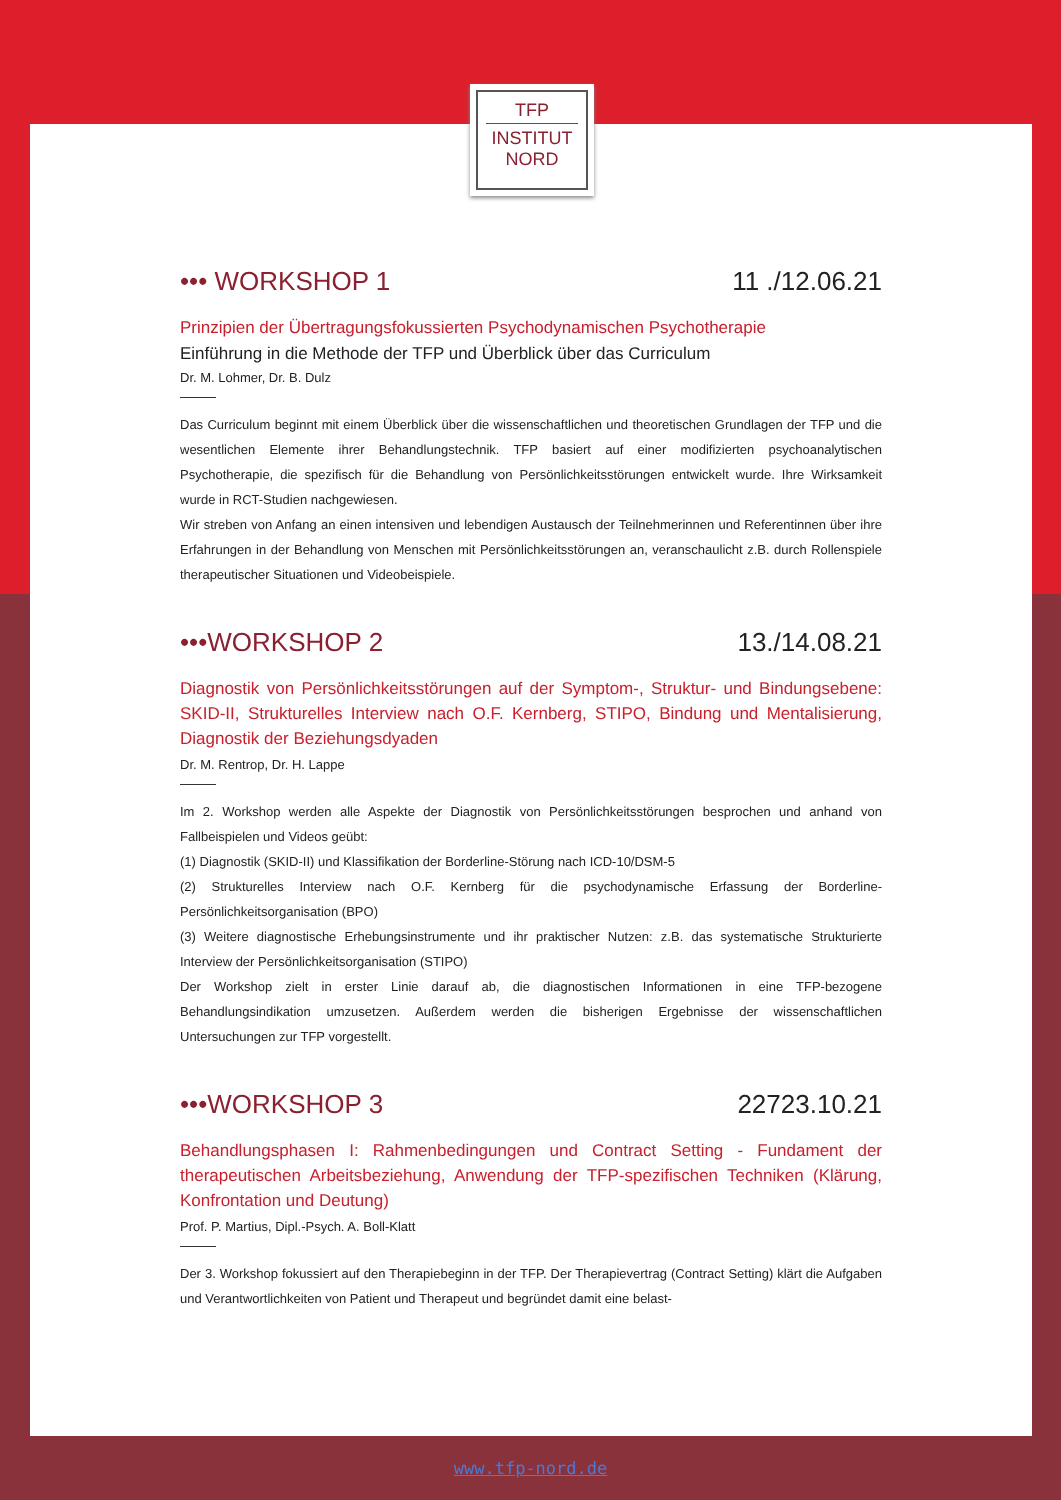TFP
INSTITUT
NORD
••• WORKSHOP 1 11 ./12.06.21
Prinzipien der Übertragungsfokussierten Psychodynamischen Psychotherapie
Einführung in die Methode der TFP und Überblick über das Curriculum
Dr. M. Lohmer, Dr. B. Dulz
Das Curriculum beginnt mit einem Überblick über die wissenschaftlichen und theoretischen Grundlagen der TFP und die wesentlichen Elemente ihrer Behandlungstechnik. TFP basiert auf einer modifizierten psychoanalytischen Psychotherapie, die spezifisch für die Behandlung von Persönlichkeitsstörungen entwickelt wurde. Ihre Wirksamkeit wurde in RCT-Studien nachgewiesen.
Wir streben von Anfang an einen intensiven und lebendigen Austausch der Teilnehmerinnen und Referentinnen über ihre Erfahrungen in der Behandlung von Menschen mit Persönlichkeitsstörungen an, veranschaulicht z.B. durch Rollenspiele therapeutischer Situationen und Videobeispiele.
•••WORKSHOP 2 13./14.08.21
Diagnostik von Persönlichkeitsstörungen auf der Symptom-, Struktur- und Bindungsebene: SKID-II, Strukturelles Interview nach O.F. Kernberg, STIPO, Bindung und Mentalisierung, Diagnostik der Beziehungsdyaden
Dr. M. Rentrop, Dr. H. Lappe
Im 2. Workshop werden alle Aspekte der Diagnostik von Persönlichkeitsstörungen besprochen und anhand von Fallbeispielen und Videos geübt:
(1) Diagnostik (SKID-II) und Klassifikation der Borderline-Störung nach ICD-10/DSM-5
(2) Strukturelles Interview nach O.F. Kernberg für die psychodynamische Erfassung der Borderline-Persönlichkeitsorganisation (BPO)
(3) Weitere diagnostische Erhebungsinstrumente und ihr praktischer Nutzen: z.B. das systematische Strukturierte Interview der Persönlichkeitsorganisation (STIPO)
Der Workshop zielt in erster Linie darauf ab, die diagnostischen Informationen in eine TFP-bezogene Behandlungsindikation umzusetzen. Außerdem werden die bisherigen Ergebnisse der wissenschaftlichen Untersuchungen zur TFP vorgestellt.
•••WORKSHOP 3 22723.10.21
Behandlungsphasen I: Rahmenbedingungen und Contract Setting - Fundament der therapeutischen Arbeitsbeziehung, Anwendung der TFP-spezifischen Techniken (Klärung, Konfrontation und Deutung)
Prof. P. Martius, Dipl.-Psych. A. Boll-Klatt
Der 3. Workshop fokussiert auf den Therapiebeginn in der TFP. Der Therapievertrag (Contract Setting) klärt die Aufgaben und Verantwortlichkeiten von Patient und Therapeut und begründet damit eine belast-
www.tfp-nord.de